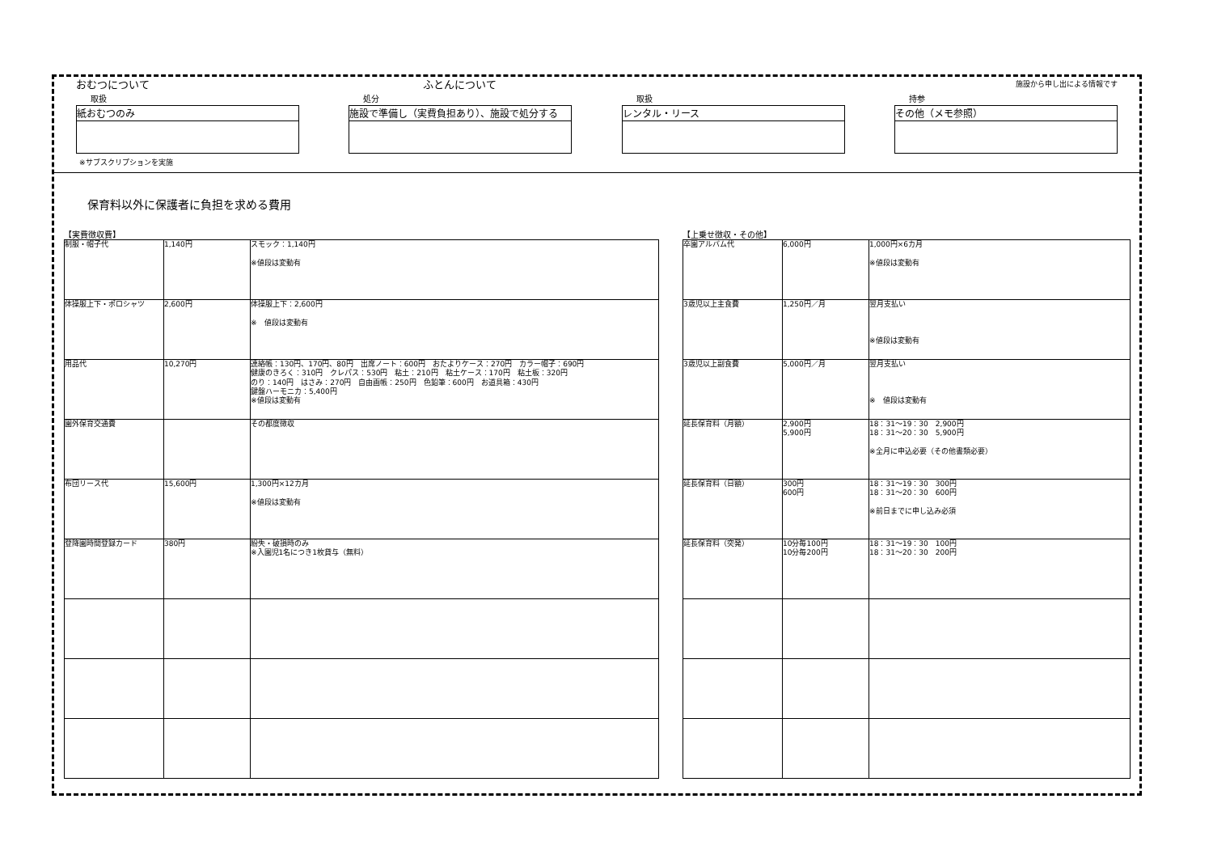おむつについて ふとんについて
施設から申し出による情報です
取扱
紙おむつのみ
処分
施設で準備し（実費負担あり）、施設で処分する
取扱
レンタル・リース
持参
その他（メモ参照）
※サブスクリプションを実施
保育料以外に保護者に負担を求める費用
【実費徴収費】
| 制服・帽子代 | 1,140円 | スモック：1,140円 ※値段は変動有 |
| 体操服上下・ポロシャツ | 2,600円 | 体操服上下：2,600円 ※ 値段は変動有 |
| 用品代 | 10,270円 | 連絡帳：130円、170円、80円 出席ノート：600円 おたよりケース：270円 カラー帽子：690円 健康のきろく：310円 クレパス：530円 粘土：210円 粘土ケース：170円 粘土板：320円 のり：140円 はさみ：270円 自由画帳：250円 色鉛筆：600円 お道具箱：430円 鍵盤ハーモニカ：5,400円 ※値段は変動有 |
| 園外保育交通費 | | その都度徴収 |
| 布団リース代 | 15,600円 | 1,300円×12カ月 ※値段は変動有 |
| 登降園時間登録カード | 380円 | 紛失・破損時のみ ※入園児1名につき1枚貸与（無料） |
【上乗せ徴収・その他】
| 卒園アルバム代 | 6,000円 | 1,000円×6カ月 ※値段は変動有 |
| 3歳児以上主食費 | 1,250円／月 | 翌月支払い ※値段は変動有 |
| 3歳児以上副食費 | 5,000円／月 | 翌月支払い ※ 値段は変動有 |
| 延長保育料（月額） | 2,900円 5,900円 | 18：31～19：30 2,900円 18：31～20：30 5,900円 ※全月に申込必要（その他書類必要） |
| 延長保育料（日額） | 300円 600円 | 18：31～19：30 300円 18：31～20：30 600円 ※前日までに申し込み必須 |
| 延長保育料（突発） | 10分毎100円 10分毎200円 | 18：31～19：30 100円 18：31～20：30 200円 |